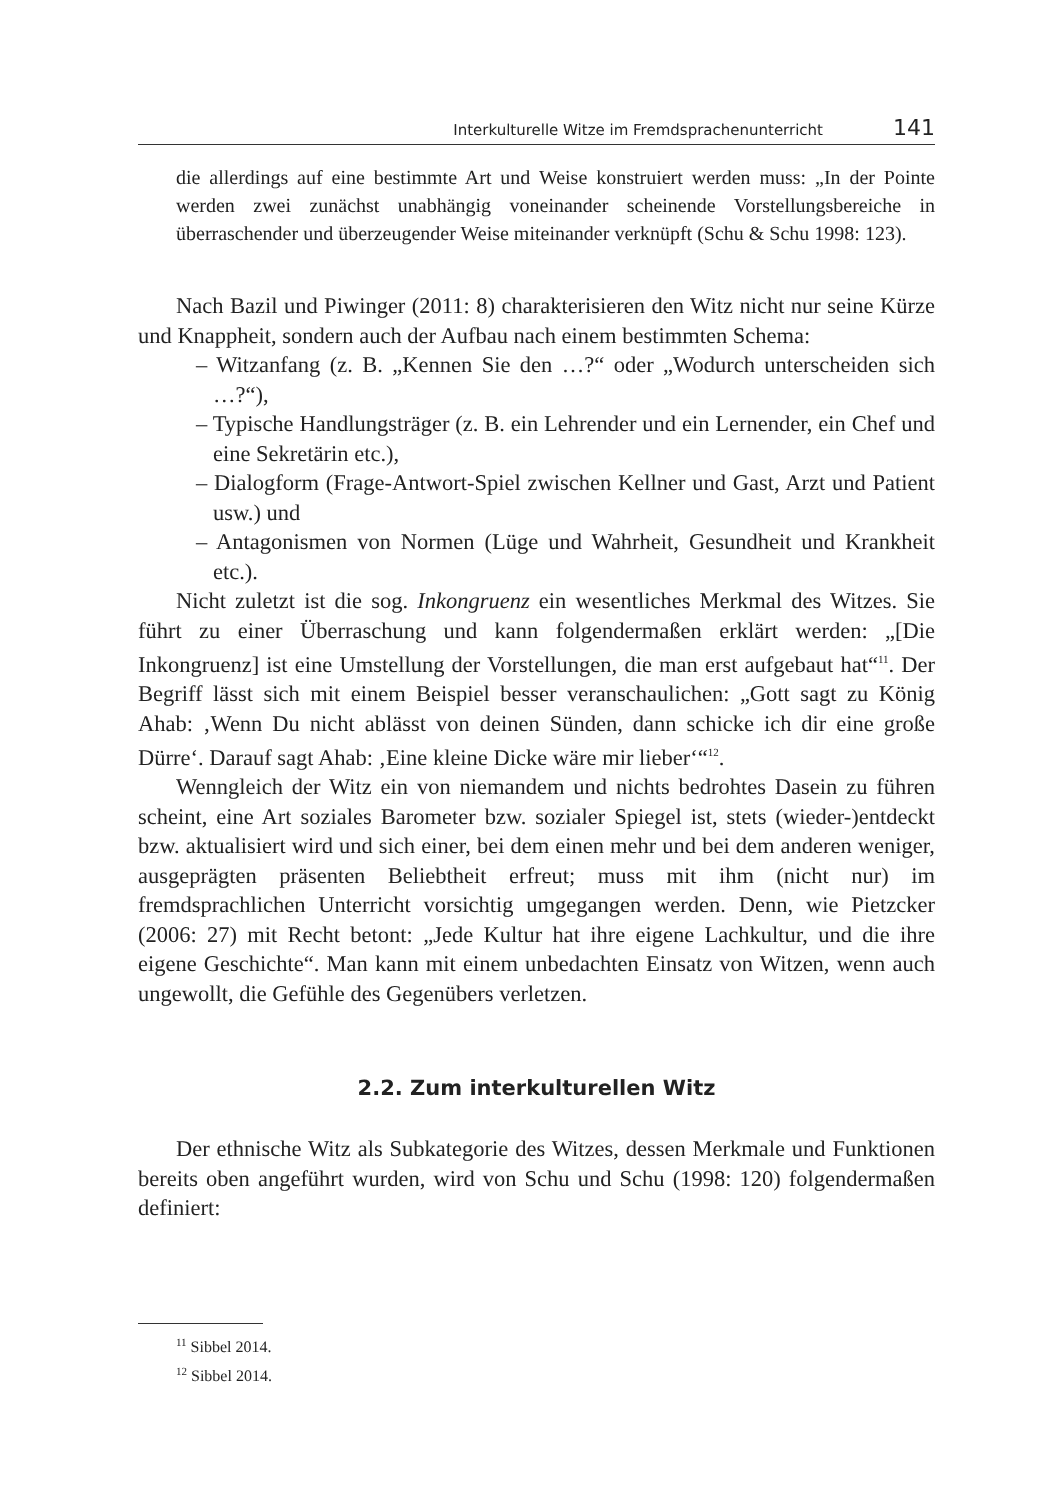Interkulturelle Witze im Fremdsprachenunterricht 141
die allerdings auf eine bestimmte Art und Weise konstruiert werden muss: „In der Pointe werden zwei zunächst unabhängig voneinander scheinende Vorstellungs­bereiche in überraschender und überzeugender Weise miteinander verknüpft (Schu & Schu 1998: 123).
Nach Bazil und Piwinger (2011: 8) charakterisieren den Witz nicht nur seine Kürze und Knappheit, sondern auch der Aufbau nach einem bestimmten Schema:
– Witzanfang (z. B. „Kennen Sie den …?“ oder „Wodurch unterscheiden sich …?“),
– Typische Handlungsträger (z. B. ein Lehrender und ein Lernender, ein Chef und eine Sekretärin etc.),
– Dialogform (Frage-Antwort-Spiel zwischen Kellner und Gast, Arzt und Patient usw.) und
– Antagonismen von Normen (Lüge und Wahrheit, Gesundheit und Krank­heit etc.).
Nicht zuletzt ist die sog. Inkongruenz ein wesentliches Merkmal des Witzes. Sie führt zu einer Überraschung und kann folgendermaßen erklärt werden: „[Die Inkongruenz] ist eine Umstellung der Vorstellungen, die man erst aufgebaut hat“<sup>11</sup>. Der Begriff lässt sich mit einem Beispiel besser veranschaulichen: „Gott sagt zu König Ahab: ‚Wenn Du nicht ablässt von deinen Sünden, dann schicke ich dir eine große Dürre‘. Darauf sagt Ahab: ‚Eine kleine Dicke wäre mir lieber‘“<sup>12</sup>.
Wenngleich der Witz ein von niemandem und nichts bedrohtes Dasein zu führen scheint, eine Art soziales Barometer bzw. sozialer Spiegel ist, stets (wie­der-)entdeckt bzw. aktualisiert wird und sich einer, bei dem einen mehr und bei dem anderen weniger, ausgeprägten präsenten Beliebtheit erfreut; muss mit ihm (nicht nur) im fremdsprachlichen Unterricht vorsichtig umgegangen werden. Denn, wie Pietzcker (2006: 27) mit Recht betont: „Jede Kultur hat ihre eigene Lachkultur, und die ihre eigene Geschichte“. Man kann mit einem unbedachten Einsatz von Witzen, wenn auch ungewollt, die Gefühle des Gegenübers verletzen.
2.2. Zum interkulturellen Witz
Der ethnische Witz als Subkategorie des Witzes, dessen Merkmale und Funktionen bereits oben angeführt wurden, wird von Schu und Schu (1998: 120) folgendermaßen definiert:
<sup>11</sup> Sibbel 2014.
<sup>12</sup> Sibbel 2014.